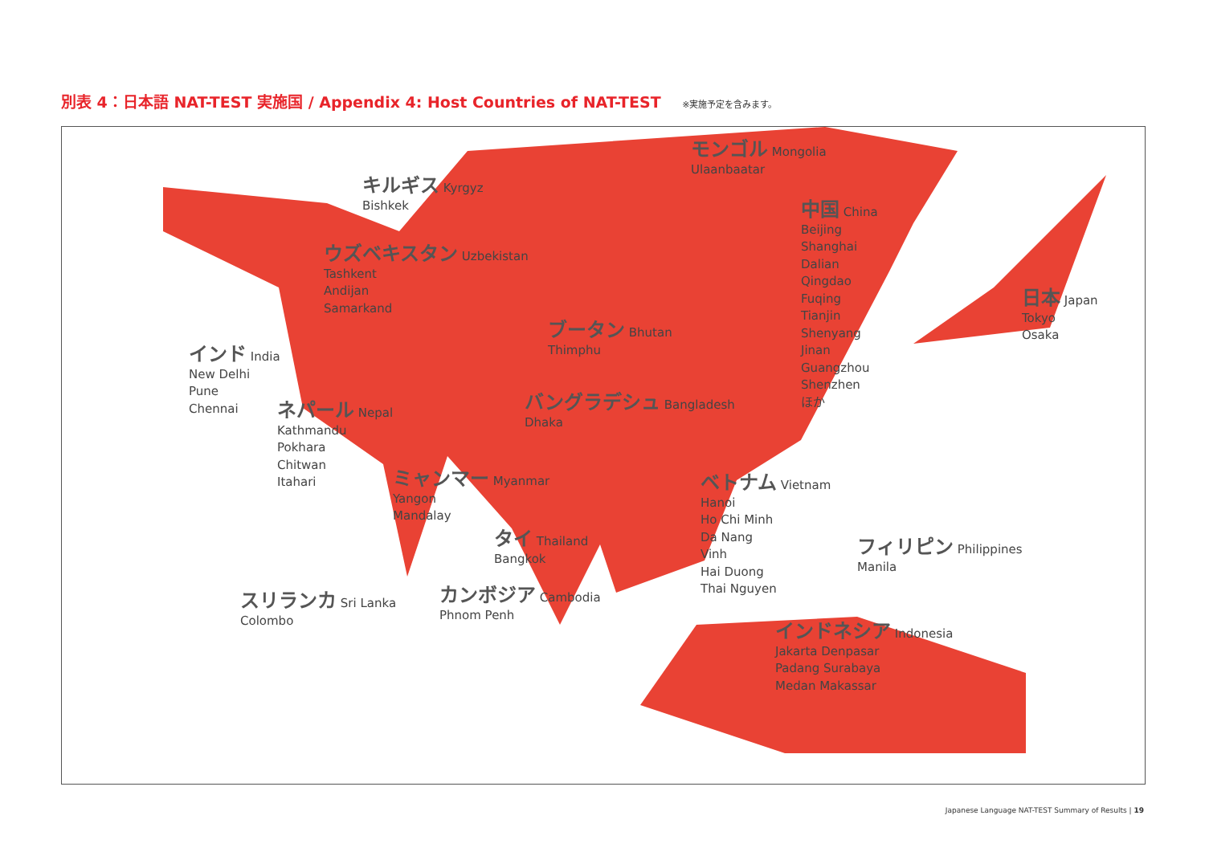別表 4：日本語 NAT-TEST 実施国 / Appendix 4: Host Countries of NAT-TEST ※実施予定を含みます。
モンゴル Mongolia
Ulaanbaatar
キルギス Kyrgyz
Bishkek
中国 China
Beijing
Shanghai
Dalian
Qingdao
Fuqing
Tianjin
Shenyang
Jinan
Guangzhou
Shenzhen
ほか
ウズベキスタン Uzbekistan
Tashkent
Andijan
Samarkand
日本 Japan
Tokyo
Osaka
ブータン Bhutan
Thimphu
インド India
New Delhi
Pune
Chennai
バングラデシュ Bangladesh
Dhaka
ネパール Nepal
Kathmandu
Pokhara
Chitwan
Itahari
ミャンマー Myanmar
Yangon
Mandalay
ベトナム Vietnam
Hanoi
Ho Chi Minh
Da Nang
Vinh
Hai Duong
Thai Nguyen
タイ Thailand
Bangkok
フィリピン Philippines
Manila
スリランカ Sri Lanka
Colombo
カンボジア Cambodia
Phnom Penh
インドネシア Indonesia
Jakarta Denpasar
Padang Surabaya
Medan Makassar
Japanese Language NAT-TEST Summary of Results | 19